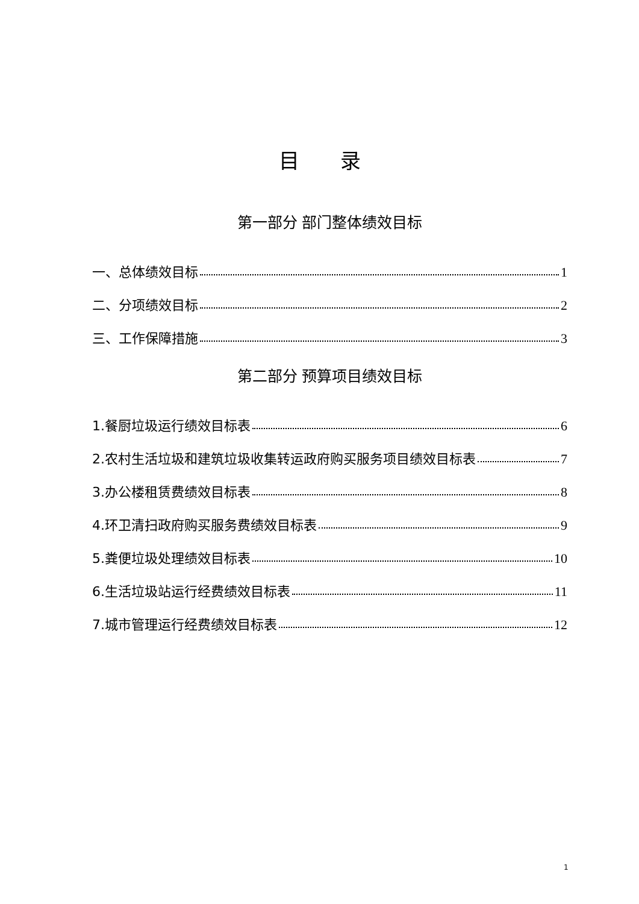目　　录
第一部分 部门整体绩效目标
一、总体绩效目标 1
二、分项绩效目标 2
三、工作保障措施 3
第二部分 预算项目绩效目标
1.餐厨垃圾运行绩效目标表 6
2.农村生活垃圾和建筑垃圾收集转运政府购买服务项目绩效目标表 7
3.办公楼租赁费绩效目标表 8
4.环卫清扫政府购买服务费绩效目标表 9
5.粪便垃圾处理绩效目标表 10
6.生活垃圾站运行经费绩效目标表 11
7.城市管理运行经费绩效目标表 12
1